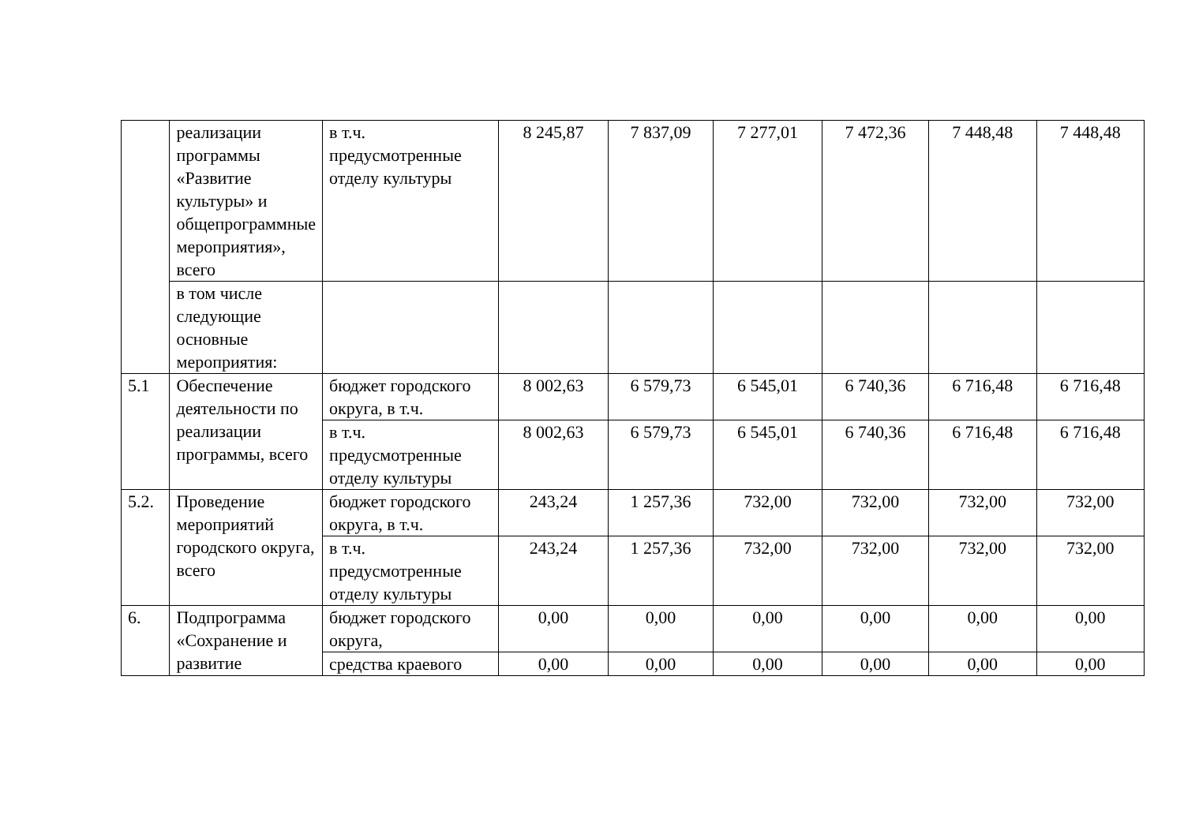| | реализации программы «Развитие культуры» и общепрограммные мероприятия», всего | в т.ч. предусмотренные отделу культуры | 8 245,87 | 7 837,09 | 7 277,01 | 7 472,36 | 7 448,48 | 7 448,48 |
| | в том числе следующие основные мероприятия: | | | | | | | |
| 5.1 | Обеспечение деятельности по реализации программы, всего | бюджет городского округа, в т.ч. | 8 002,63 | 6 579,73 | 6 545,01 | 6 740,36 | 6 716,48 | 6 716,48 |
| | | в т.ч. предусмотренные отделу культуры | 8 002,63 | 6 579,73 | 6 545,01 | 6 740,36 | 6 716,48 | 6 716,48 |
| 5.2. | Проведение мероприятий городского округа, всего | бюджет городского округа, в т.ч. | 243,24 | 1 257,36 | 732,00 | 732,00 | 732,00 | 732,00 |
| | | в т.ч. предусмотренные отделу культуры | 243,24 | 1 257,36 | 732,00 | 732,00 | 732,00 | 732,00 |
| 6. | Подпрограмма «Сохранение и развитие | бюджет городского округа, | 0,00 | 0,00 | 0,00 | 0,00 | 0,00 | 0,00 |
| | | средства краевого | 0,00 | 0,00 | 0,00 | 0,00 | 0,00 | 0,00 |